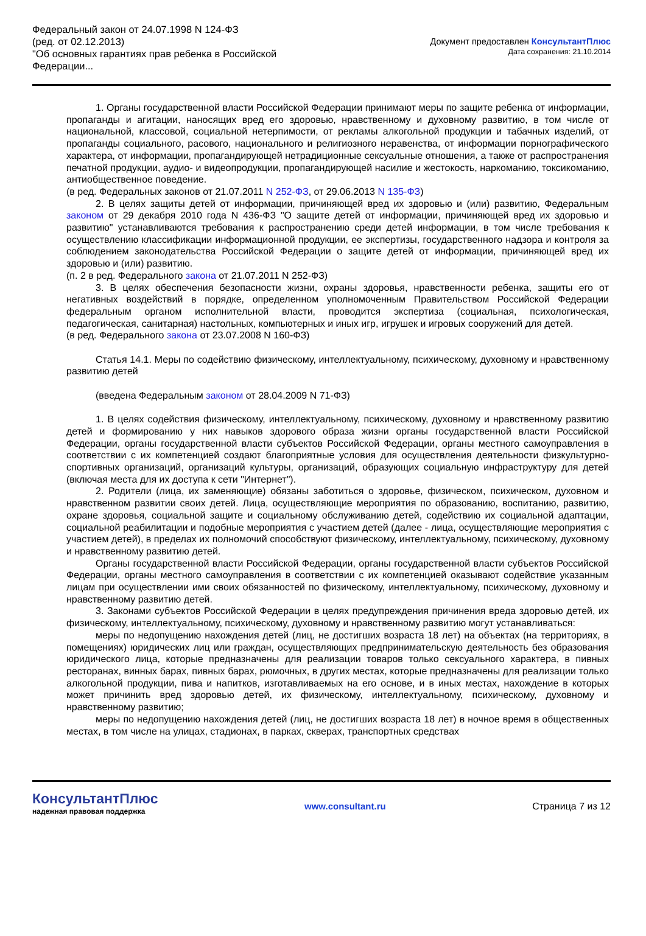Федеральный закон от 24.07.1998 N 124-ФЗ
(ред. от 02.12.2013)
"Об основных гарантиях прав ребенка в Российской Федерации...
Документ предоставлен КонсультантПлюс
Дата сохранения: 21.10.2014
1. Органы государственной власти Российской Федерации принимают меры по защите ребенка от информации, пропаганды и агитации, наносящих вред его здоровью, нравственному и духовному развитию, в том числе от национальной, классовой, социальной нетерпимости, от рекламы алкогольной продукции и табачных изделий, от пропаганды социального, расового, национального и религиозного неравенства, от информации порнографического характера, от информации, пропагандирующей нетрадиционные сексуальные отношения, а также от распространения печатной продукции, аудио- и видеопродукции, пропагандирующей насилие и жестокость, наркоманию, токсикоманию, антиобщественное поведение.
(в ред. Федеральных законов от 21.07.2011 N 252-ФЗ, от 29.06.2013 N 135-ФЗ)
2. В целях защиты детей от информации, причиняющей вред их здоровью и (или) развитию, Федеральным законом от 29 декабря 2010 года N 436-ФЗ "О защите детей от информации, причиняющей вред их здоровью и развитию" устанавливаются требования к распространению среди детей информации, в том числе требования к осуществлению классификации информационной продукции, ее экспертизы, государственного надзора и контроля за соблюдением законодательства Российской Федерации о защите детей от информации, причиняющей вред их здоровью и (или) развитию.
(п. 2 в ред. Федерального закона от 21.07.2011 N 252-ФЗ)
3. В целях обеспечения безопасности жизни, охраны здоровья, нравственности ребенка, защиты его от негативных воздействий в порядке, определенном уполномоченным Правительством Российской Федерации федеральным органом исполнительной власти, проводится экспертиза (социальная, психологическая, педагогическая, санитарная) настольных, компьютерных и иных игр, игрушек и игровых сооружений для детей.
(в ред. Федерального закона от 23.07.2008 N 160-ФЗ)
Статья 14.1. Меры по содействию физическому, интеллектуальному, психическому, духовному и нравственному развитию детей
(введена Федеральным законом от 28.04.2009 N 71-ФЗ)
1. В целях содействия физическому, интеллектуальному, психическому, духовному и нравственному развитию детей и формированию у них навыков здорового образа жизни органы государственной власти Российской Федерации, органы государственной власти субъектов Российской Федерации, органы местного самоуправления в соответствии с их компетенцией создают благоприятные условия для осуществления деятельности физкультурно-спортивных организаций, организаций культуры, организаций, образующих социальную инфраструктуру для детей (включая места для их доступа к сети "Интернет").
2. Родители (лица, их заменяющие) обязаны заботиться о здоровье, физическом, психическом, духовном и нравственном развитии своих детей. Лица, осуществляющие мероприятия по образованию, воспитанию, развитию, охране здоровья, социальной защите и социальному обслуживанию детей, содействию их социальной адаптации, социальной реабилитации и подобные мероприятия с участием детей (далее - лица, осуществляющие мероприятия с участием детей), в пределах их полномочий способствуют физическому, интеллектуальному, психическому, духовному и нравственному развитию детей.
Органы государственной власти Российской Федерации, органы государственной власти субъектов Российской Федерации, органы местного самоуправления в соответствии с их компетенцией оказывают содействие указанным лицам при осуществлении ими своих обязанностей по физическому, интеллектуальному, психическому, духовному и нравственному развитию детей.
3. Законами субъектов Российской Федерации в целях предупреждения причинения вреда здоровью детей, их физическому, интеллектуальному, психическому, духовному и нравственному развитию могут устанавливаться:
меры по недопущению нахождения детей (лиц, не достигших возраста 18 лет) на объектах (на территориях, в помещениях) юридических лиц или граждан, осуществляющих предпринимательскую деятельность без образования юридического лица, которые предназначены для реализации товаров только сексуального характера, в пивных ресторанах, винных барах, пивных барах, рюмочных, в других местах, которые предназначены для реализации только алкогольной продукции, пива и напитков, изготавливаемых на его основе, и в иных местах, нахождение в которых может причинить вред здоровью детей, их физическому, интеллектуальному, психическому, духовному и нравственному развитию;
меры по недопущению нахождения детей (лиц, не достигших возраста 18 лет) в ночное время в общественных местах, в том числе на улицах, стадионах, в парках, скверах, транспортных средствах
КонсультантПлюс
надежная правовая поддержка
www.consultant.ru Страница 7 из 12